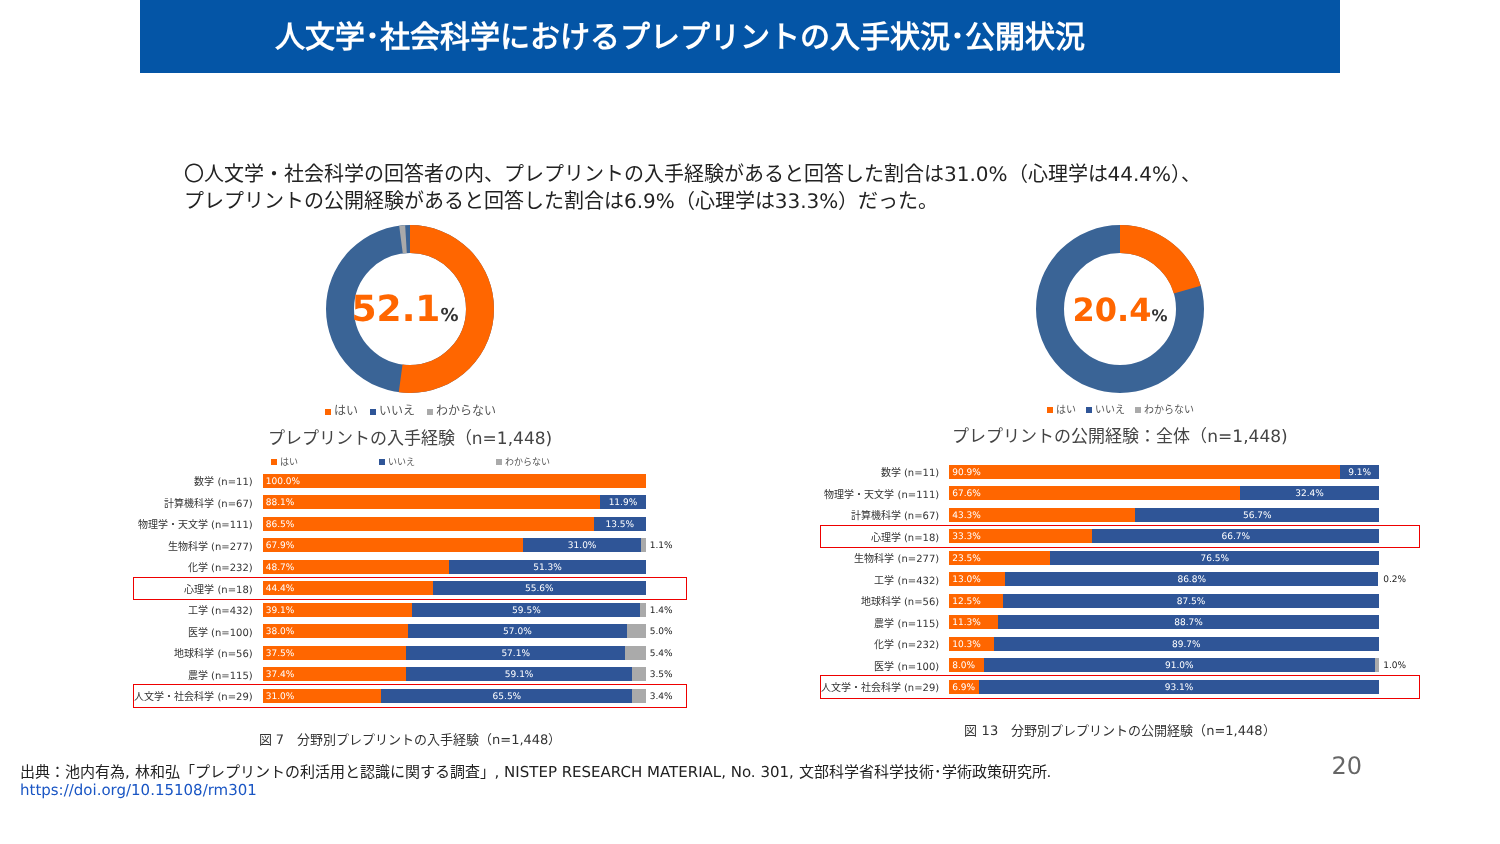人文学･社会科学におけるプレプリントの入手状況･公開状況
〇人文学・社会科学の回答者の内、プレプリントの入手経験があると回答した割合は31.0%（心理学は44.4%）、プレプリントの公開経験があると回答した割合は6.9%（心理学は33.3%）だった。
52.1%
はい　 いいえ　 わからない
プレプリントの入手経験（n=1,448)
はい　　　　　　　　　 いいえ　　　　　　　　　 わからない
| 数学 (n=11) | 100.0% | |
| 計算機科学 (n=67) | 88.1% 11.9% | |
| 物理学・天文学 (n=111) | 86.5% 13.5% | |
| 生物科学 (n=277) | 67.9% 31.0% | 1.1% |
| 化学 (n=232) | 48.7% 51.3% | |
| 心理学 (n=18) | 44.4% 55.6% | |
| 工学 (n=432) | 39.1% 59.5% | 1.4% |
| 医学 (n=100) | 38.0% 57.0% | 5.0% |
| 地球科学 (n=56) | 37.5% 57.1% | 5.4% |
| 農学 (n=115) | 37.4% 59.1% | 3.5% |
| 人文学・社会科学 (n=29) | 31.0% 65.5% | 3.4% |
図 7　分野別プレプリントの入手経験（n=1,448）
20.4%
はい　 いいえ　 わからない
プレプリントの公開経験：全体（n=1,448)
| 数学 (n=11) | 90.9% 9.1% | |
| 物理学・天文学 (n=111) | 67.6% 32.4% | |
| 計算機科学 (n=67) | 43.3% 56.7% | |
| 心理学 (n=18) | 33.3% 66.7% | |
| 生物科学 (n=277) | 23.5% 76.5% | |
| 工学 (n=432) | 13.0% 86.8% | 0.2% |
| 地球科学 (n=56) | 12.5% 87.5% | |
| 農学 (n=115) | 11.3% 88.7% | |
| 化学 (n=232) | 10.3% 89.7% | |
| 医学 (n=100) | 8.0% 91.0% | 1.0% |
| 人文学・社会科学 (n=29) | 6.9% 93.1% | |
図 13　分野別プレプリントの公開経験（n=1,448）
20 出典：池内有為, 林和弘「プレプリントの利活用と認識に関する調査」, NISTEP RESEARCH MATERIAL, No. 301, 文部科学省科学技術･学術政策研究所.
https://doi.org/10.15108/rm301